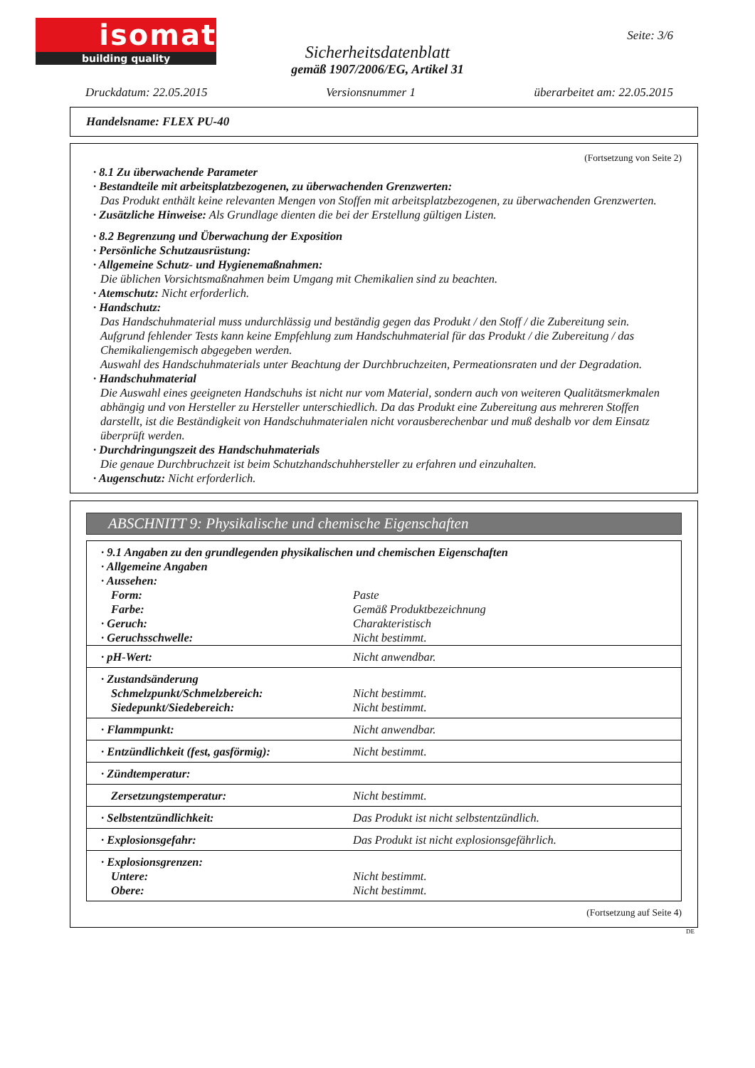isomat
building quality
Seite: 3/6
Sicherheitsdatenblatt
gemäß 1907/2006/EG, Artikel 31
Druckdatum: 22.05.2015 Versionsnummer 1 überarbeitet am: 22.05.2015
Handelsname: FLEX PU-40
(Fortsetzung von Seite 2)
· 8.1 Zu überwachende Parameter
· Bestandteile mit arbeitsplatzbezogenen, zu überwachenden Grenzwerten:
Das Produkt enthält keine relevanten Mengen von Stoffen mit arbeitsplatzbezogenen, zu überwachenden Grenzwerten.
· Zusätzliche Hinweise: Als Grundlage dienten die bei der Erstellung gültigen Listen.
· 8.2 Begrenzung und Überwachung der Exposition
· Persönliche Schutzausrüstung:
· Allgemeine Schutz- und Hygienemaßnahmen:
Die üblichen Vorsichtsmaßnahmen beim Umgang mit Chemikalien sind zu beachten.
· Atemschutz: Nicht erforderlich.
· Handschutz:
Das Handschuhmaterial muss undurchlässig und beständig gegen das Produkt / den Stoff / die Zubereitung sein.
Aufgrund fehlender Tests kann keine Empfehlung zum Handschuhmaterial für das Produkt / die Zubereitung / das Chemikaliengemisch abgegeben werden.
Auswahl des Handschuhmaterials unter Beachtung der Durchbruchzeiten, Permeationsraten und der Degradation.
· Handschuhmaterial
Die Auswahl eines geeigneten Handschuhs ist nicht nur vom Material, sondern auch von weiteren Qualitätsmerkmalen abhängig und von Hersteller zu Hersteller unterschiedlich. Da das Produkt eine Zubereitung aus mehreren Stoffen darstellt, ist die Beständigkeit von Handschuhmaterialen nicht vorausberechenbar und muß deshalb vor dem Einsatz überprüft werden.
· Durchdringungszeit des Handschuhmaterials
Die genaue Durchbruchzeit ist beim Schutzhandschuhhersteller zu erfahren und einzuhalten.
· Augenschutz: Nicht erforderlich.
ABSCHNITT 9: Physikalische und chemische Eigenschaften
| · 9.1 Angaben zu den grundlegenden physikalischen und chemischen Eigenschaften | |
| · Allgemeine Angaben | |
| · Aussehen: | |
| Form: | Paste |
| Farbe: | Gemäß Produktbezeichnung |
| · Geruch: | Charakteristisch |
| · Geruchsschwelle: | Nicht bestimmt. |
| · pH-Wert: | Nicht anwendbar. |
| · Zustandsänderung Schmelzpunkt/Schmelzbereich: Siedepunkt/Siedebereich: | Nicht bestimmt. Nicht bestimmt. |
| · Flammpunkt: | Nicht anwendbar. |
| · Entzündlichkeit (fest, gasförmig): | Nicht bestimmt. |
| · Zündtemperatur: | |
| Zersetzungstemperatur: | Nicht bestimmt. |
| · Selbstentzündlichkeit: | Das Produkt ist nicht selbstentzündlich. |
| · Explosionsgefahr: | Das Produkt ist nicht explosionsgefährlich. |
| · Explosionsgrenzen: Untere: Obere: | Nicht bestimmt. Nicht bestimmt. |
(Fortsetzung auf Seite 4)
DE